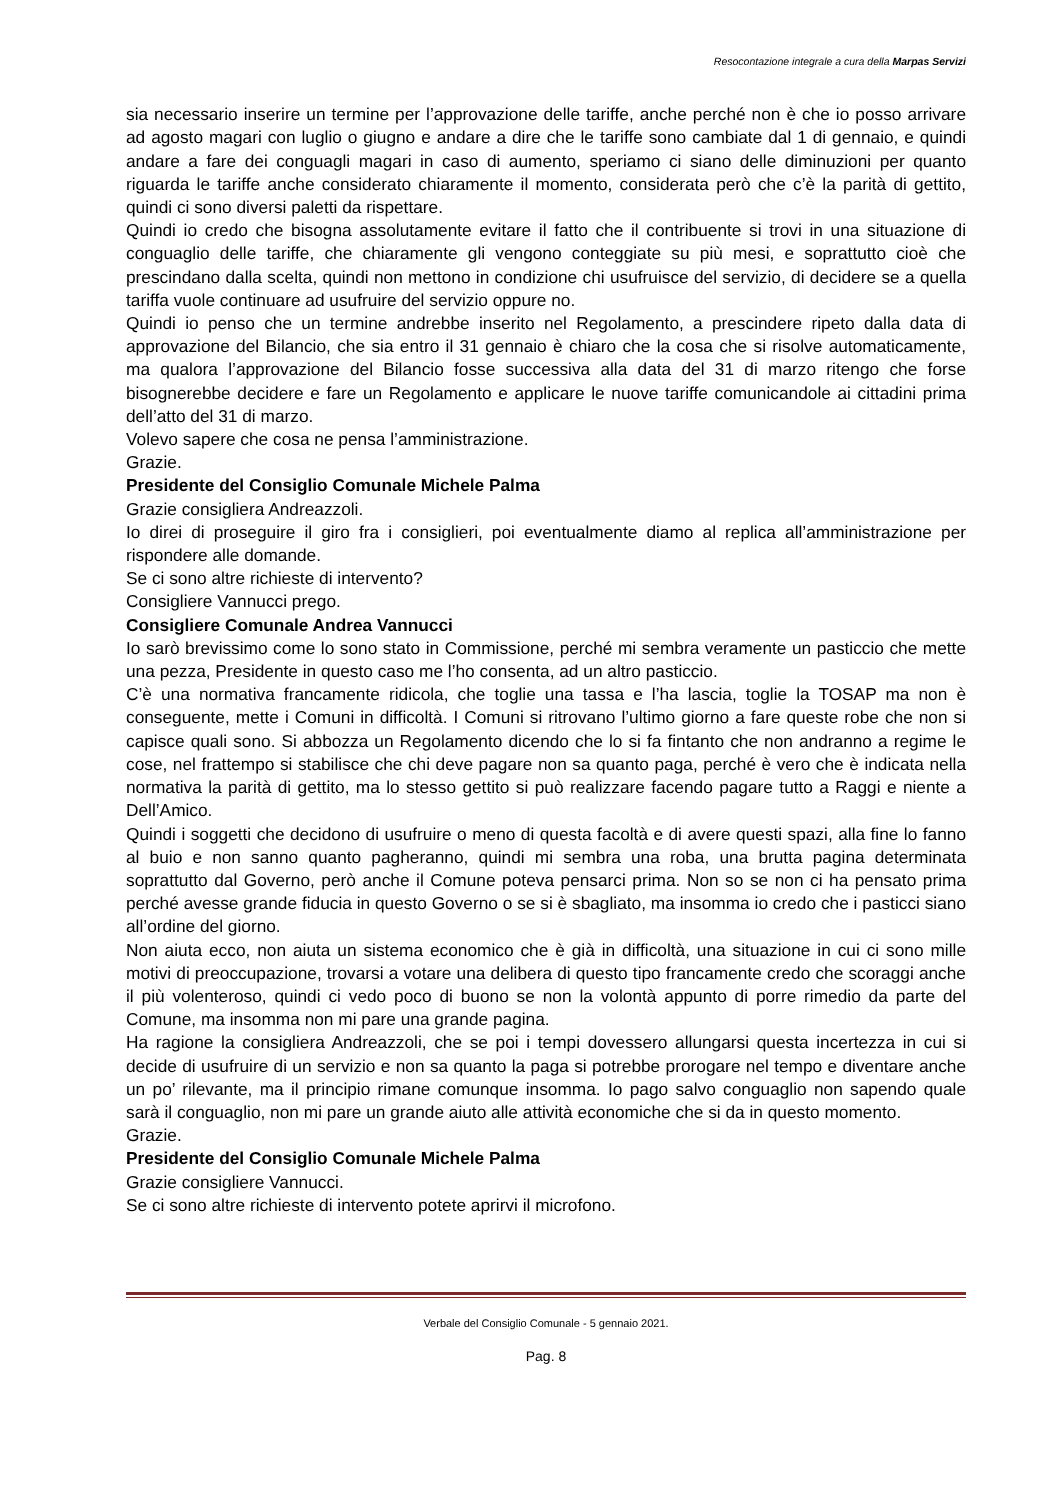Resocontazione integrale a cura della Marpas Servizi
sia necessario inserire un termine per l’approvazione delle tariffe, anche perché non è che io posso arrivare ad agosto magari con luglio o giugno e andare a dire che le tariffe sono cambiate dal 1 di gennaio, e quindi andare a fare dei conguagli magari in caso di aumento, speriamo ci siano delle diminuzioni per quanto riguarda le tariffe anche considerato chiaramente il momento, considerata però che c’è la parità di gettito, quindi ci sono diversi paletti da rispettare.
Quindi io credo che bisogna assolutamente evitare il fatto che il contribuente si trovi in una situazione di conguaglio delle tariffe, che chiaramente gli vengono conteggiate su più mesi, e soprattutto cioè che prescindano dalla scelta, quindi non mettono in condizione chi usufruisce del servizio, di decidere se a quella tariffa vuole continuare ad usufruire del servizio oppure no.
Quindi io penso che un termine andrebbe inserito nel Regolamento, a prescindere ripeto dalla data di approvazione del Bilancio, che sia entro il 31 gennaio è chiaro che la cosa che si risolve automaticamente, ma qualora l’approvazione del Bilancio fosse successiva alla data del 31 di marzo ritengo che forse bisognerebbe decidere e fare un Regolamento e applicare le nuove tariffe comunicandole ai cittadini prima dell’atto del 31 di marzo.
Volevo sapere che cosa ne pensa l’amministrazione.
Grazie.
Presidente del Consiglio Comunale Michele Palma
Grazie consigliera Andreazzoli.
Io direi di proseguire il giro fra i consiglieri, poi eventualmente diamo al replica all’amministrazione per rispondere alle domande.
Se ci sono altre richieste di intervento?
Consigliere Vannucci prego.
Consigliere Comunale Andrea Vannucci
Io sarò brevissimo come lo sono stato in Commissione, perché mi sembra veramente un pasticcio che mette una pezza, Presidente in questo caso me l’ho consenta, ad un altro pasticcio.
C’è una normativa francamente ridicola, che toglie una tassa e l’ha lascia, toglie la TOSAP ma non è conseguente, mette i Comuni in difficoltà. I Comuni si ritrovano l’ultimo giorno a fare queste robe che non si capisce quali sono. Si abbozza un Regolamento dicendo che lo si fa fintanto che non andranno a regime le cose, nel frattempo si stabilisce che chi deve pagare non sa quanto paga, perché è vero che è indicata nella normativa la parità di gettito, ma lo stesso gettito si può realizzare facendo pagare tutto a Raggi e niente a Dell’Amico.
Quindi i soggetti che decidono di usufruire o meno di questa facoltà e di avere questi spazi, alla fine lo fanno al buio e non sanno quanto pagheranno, quindi mi sembra una roba, una brutta pagina determinata soprattutto dal Governo, però anche il Comune poteva pensarci prima. Non so se non ci ha pensato prima perché avesse grande fiducia in questo Governo o se si è sbagliato, ma insomma io credo che i pasticci siano all’ordine del giorno.
Non aiuta ecco, non aiuta un sistema economico che è già in difficoltà, una situazione in cui ci sono mille motivi di preoccupazione, trovarsi a votare una delibera di questo tipo francamente credo che scoraggi anche il più volenteroso, quindi ci vedo poco di buono se non la volontà appunto di porre rimedio da parte del Comune, ma insomma non mi pare una grande pagina.
Ha ragione la consigliera Andreazzoli, che se poi i tempi dovessero allungarsi questa incertezza in cui si decide di usufruire di un servizio e non sa quanto la paga si potrebbe prorogare nel tempo e diventare anche un po’ rilevante, ma il principio rimane comunque insomma. Io pago salvo conguaglio non sapendo quale sarà il conguaglio, non mi pare un grande aiuto alle attività economiche che si da in questo momento.
Grazie.
Presidente del Consiglio Comunale Michele Palma
Grazie consigliere Vannucci.
Se ci sono altre richieste di intervento potete aprirvi il microfono.
Verbale del Consiglio Comunale - 5 gennaio 2021.
Pag. 8